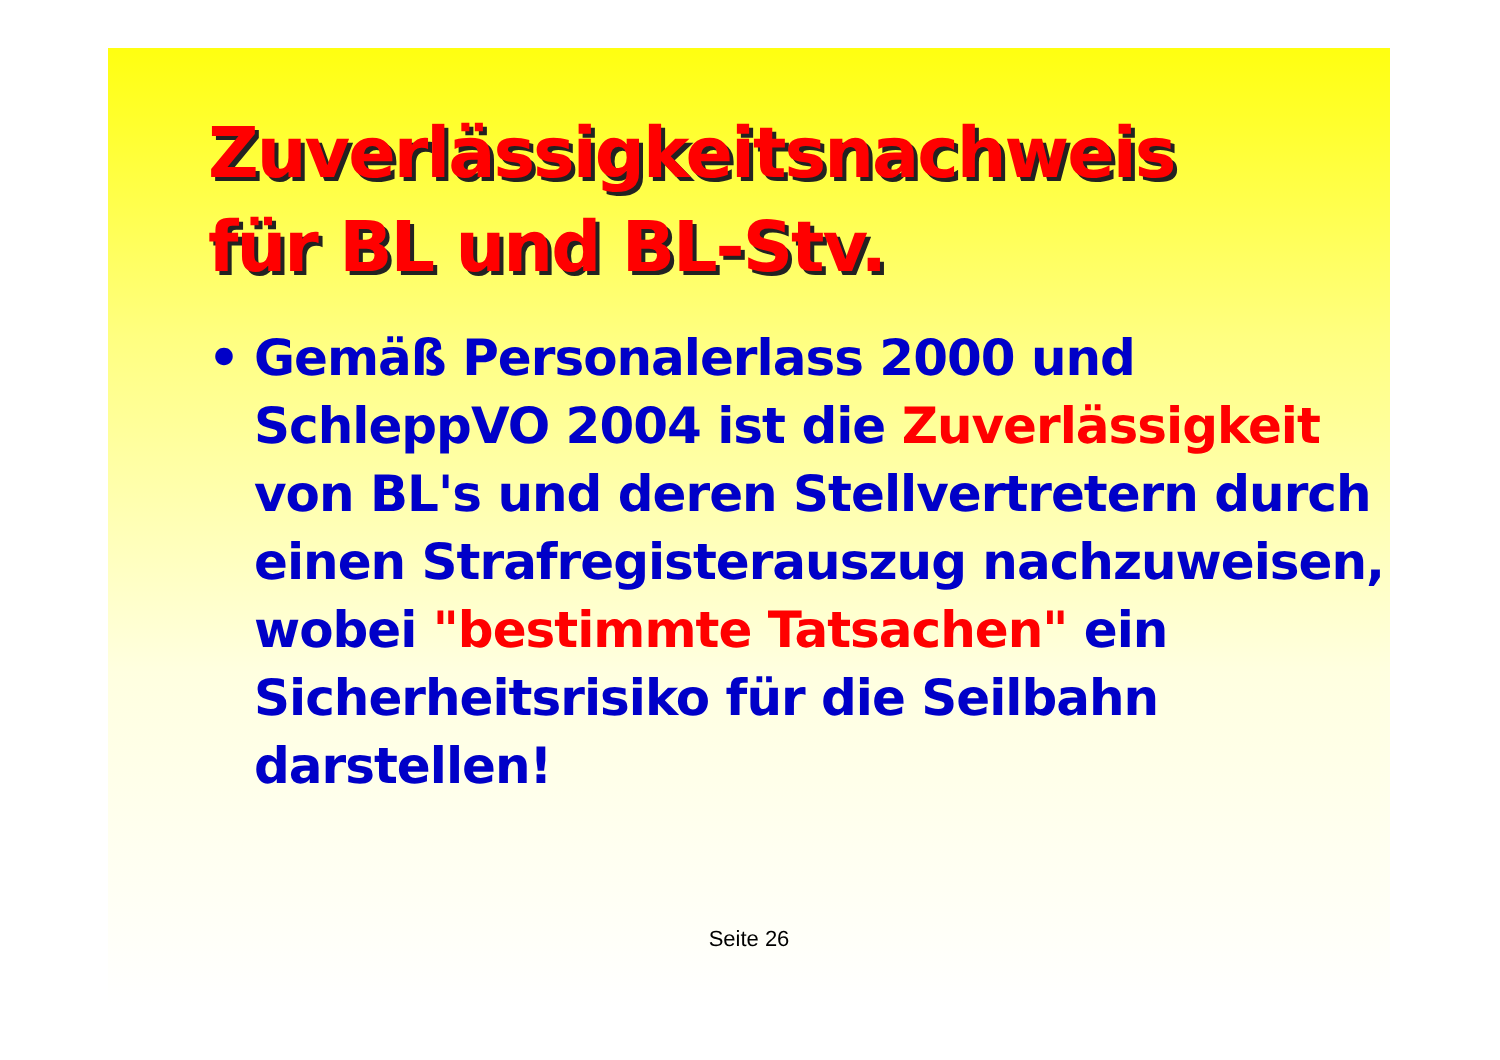Zuverlässigkeitsnachweis
für BL und BL-Stv.
• Gemäß Personalerlass 2000 und SchleppVO 2004 ist die Zuverlässigkeit von BL's und deren Stellvertretern durch einen Strafregisterauszug nachzuweisen, wobei "bestimmte Tatsachen" ein Sicherheitsrisiko für die Seilbahn darstellen!
Seite 26